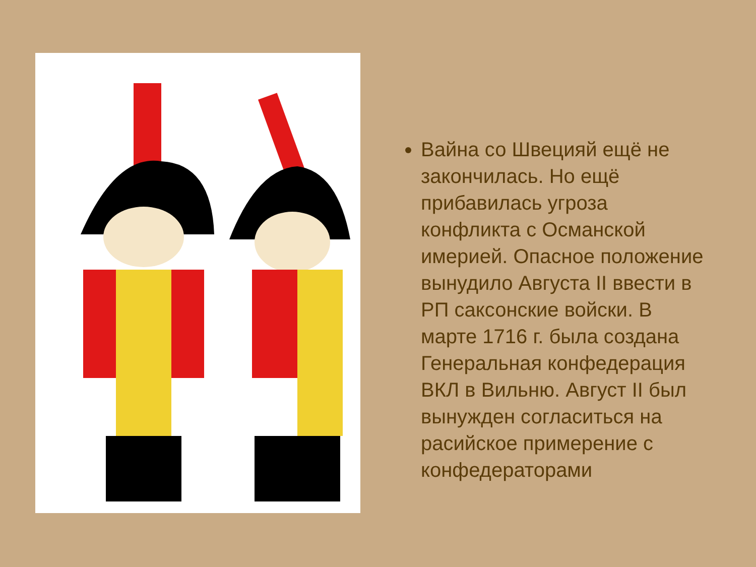Вайна со Швецияй ещё не закончилась. Но ещё прибавилась угроза конфликта с Османской имерией. Опасное положение вынудило Августа II ввести в РП саксонские войски. В марте 1716 г. была создана Генеральная конфедерация ВКЛ в Вильню. Август II был вынужден согласиться на расийское примерение с конфедераторами